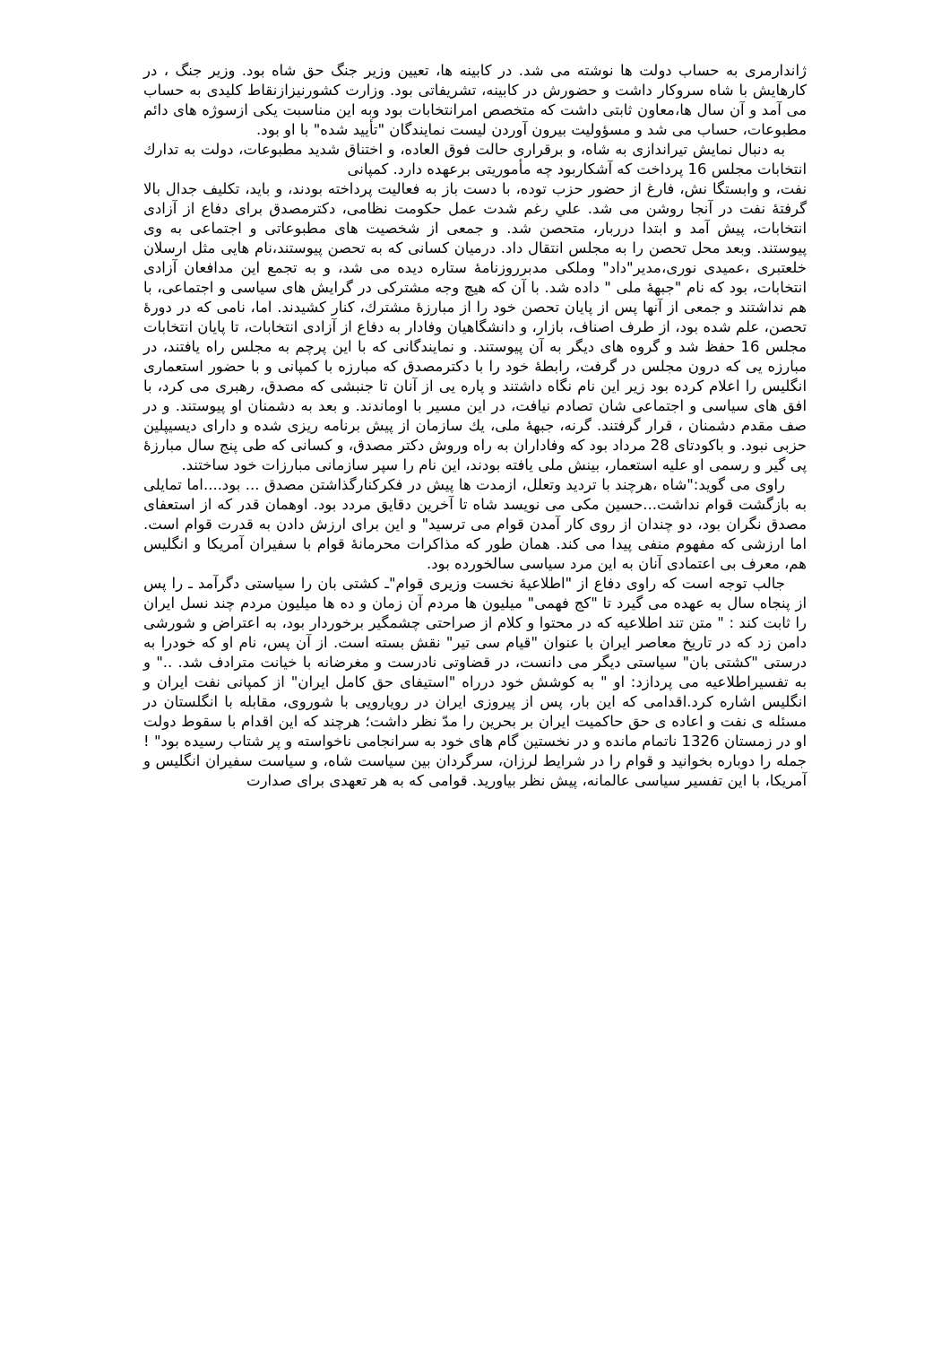ژاندارمری به حساب دولت ها نوشته می شد. در کابینه ها، تعیین وزیر جنگ حق شاه بود. وزیر جنگ ، در کارهایش با شاه سروکار داشت و حضورش در کابینه، تشریفاتی بود. وزارت کشورنیزازنقاط کلیدی به حساب می آمد و آن سال ها،معاون ثابتی داشت که متخصص امرانتخابات بود وبه این مناسبت یکی ازسوژه های دائم مطبوعات، حساب می شد و مسؤولیت بیرون آوردن لیست نمایندگان "تأیید شده" با او بود.
به دنبال نمایش تیراندازی به شاه، و برقراری حالت فوق العاده، و اختناق شدید مطبوعات، دولت به تدارك انتخابات مجلس 16 پرداخت که آشکاربود چه مأموریتی برعهده دارد. کمپانی
نفت، و وابستگا نش، فارغ از حضور حزب توده، با دست باز به فعالیت پرداخته بودند، و باید، تکلیف جدال بالا گرفتهٔ نفت در آنجا روشن می شد. علي رغم شدت عمل حکومت نظامی، دکترمصدق برای دفاع از آزادی انتخابات، پیش آمد و ابتدا درربار، متحصن شد. و جمعی از شخصیت های مطبوعاتی و اجتماعی به وی پیوستند. وبعد محل تحصن را به مجلس انتقال داد. درمیان کسانی که به تحصن پیوستند،نام هایی مثل ارسلان خلعتبری ،عمیدی نوری،مدیر"داد" وملکی مدبرروزنامهٔ ستاره دیده می شد، و به تجمع این مدافعان آزادی انتخابات، بود که نام "جبههٔ ملی " داده شد. با آن که هیچ وجه مشترکی در گرایش های سیاسی و اجتماعی، با هم نداشتند و جمعی از آنها پس از پایان تحصن خود را از مبارزهٔ مشترك، کنار کشیدند. اما، نامی که در دورهٔ تحصن، علم شده بود، از طرف اصناف، بازار، و دانشگاهیان وفادار به دفاع از آزادی انتخابات، تا پایان انتخابات مجلس 16 حفظ شد و گروه های دیگر به آن پیوستند. و نمایندگانی که با این پرچم به مجلس راه یافتند، در مبارزه یی که درون مجلس در گرفت، رابطهٔ خود را با دکترمصدق که مبارزه با کمپانی و با حضور استعماری انگلیس را اعلام کرده بود زیر این نام نگاه داشتند و پاره یی از آنان تا جنبشی که مصدق، رهبری می کرد، با افق های سیاسی و اجتماعی شان تصادم نیافت، در این مسیر با اوماندند. و بعد به دشمنان او پیوستند. و در صف مقدم دشمنان ، قرار گرفتند. گرنه، جبههٔ ملی، يك سازمان از پیش برنامه ریزی شده و دارای دیسیپلین حزبی نبود. و باکودتای 28 مرداد بود که وفاداران به راه وروش دکتر مصدق، و کسانی که طی پنج سال مبارزهٔ پی گیر و رسمی او علیه استعمار، بینش ملی یافته بودند، این نام را سپر سازمانی مبارزات خود ساختند.
راوی می گوید:"شاه ،هرچند با تردید وتعلل، ازمدت ها پیش در فکرکنارگذاشتن مصدق ... بود....اما تمایلی به بازگشت قوام نداشت...حسین مکی می نویسد شاه تا آخرین دقایق مردد بود. اوهمان قدر که از استعفای مصدق نگران بود، دو چندان از روی کار آمدن قوام می ترسید" و این برای ارزش دادن به قدرت قوام است. اما ارزشی که مفهوم منفی پیدا می کند. همان طور که مذاکرات محرمانهٔ قوام با سفیران آمریکا و انگلیس هم، معرف بی اعتمادی آنان به این مرد سیاسی سالخورده بود.
جالب توجه است که راوی دفاع از "اطلاعیهٔ نخست وزیری قوام"ـ کشتی بان را سیاستی دگرآمد ـ را پس از پنجاه سال به عهده می گیرد تا "کج فهمی" میلیون ها مردم آن زمان و ده ها میلیون مردم چند نسل ایران را ثابت کند : " متن تند اطلاعیه که در محتوا و کلام از صراحتی چشمگیر برخوردار بود، به اعتراض و شورشی دامن زد که در تاریخ معاصر ایران با عنوان "قیام سی تیر" نقش بسته است. از آن پس، نام او که خودرا به درستی "کشتی بان" سیاستی دیگر می دانست، در قضاوتی نادرست و مغرضانه با خیانت مترادف شد. .." و به تفسیراطلاعیه می پردازد: او " به کوشش خود درراه "استیفای حق کامل ایران" از کمپانی نفت ایران و انگلیس اشاره کرد.اقدامی که این بار، پس از پیروزی ایران در رویارویی با شوروی، مقابله با انگلستان در مسئله ی نفت و اعاده ی حق حاکمیت ایران بر بحرین را مدّ نظر داشت؛ هرچند که این اقدام با سقوط دولت او در زمستان 1326 ناتمام مانده و در نخستین گام های خود به سرانجامی ناخواسته و پر شتاب رسیده بود" ! جمله را دوباره بخوانید و قوام را در شرایط لرزان، سرگردان بین سیاست شاه، و سیاست سفیران انگلیس و آمریکا، با این تفسیر سیاسی عالمانه، پیش نظر بیاورید. قوامی که به هر تعهدی برای صدارت